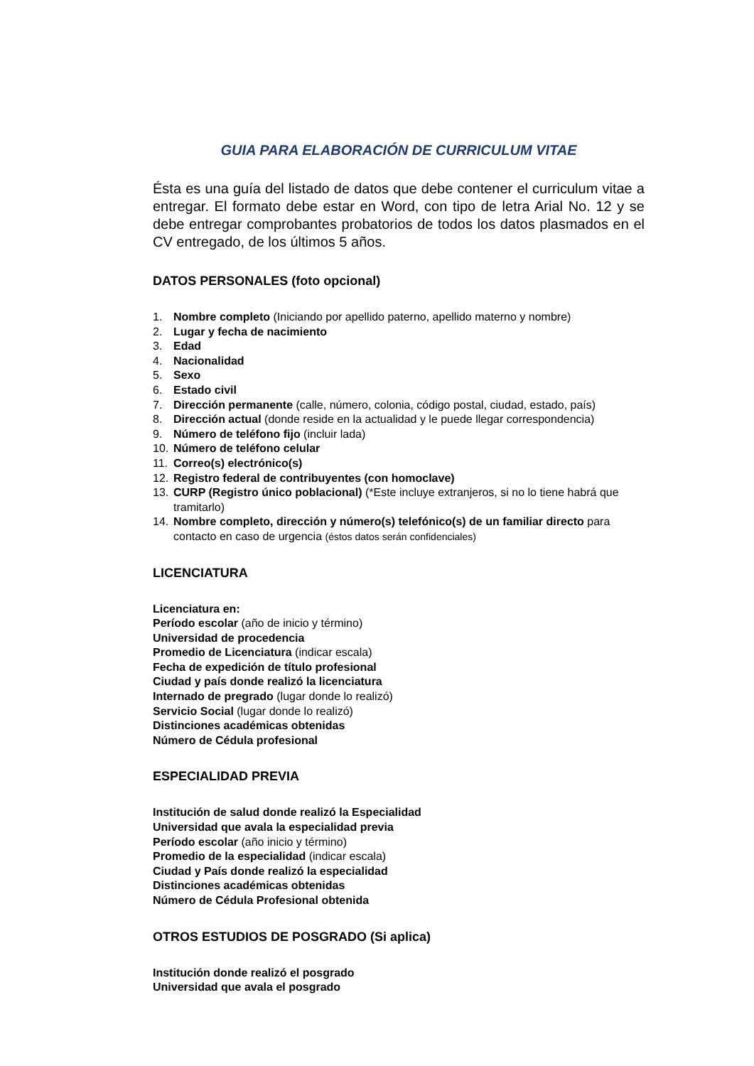GUIA PARA ELABORACIÓN DE CURRICULUM VITAE
Ésta es una guía del listado de datos que debe contener el curriculum vitae a entregar. El formato debe estar en Word, con tipo de letra Arial No. 12 y se debe entregar comprobantes probatorios de todos los datos plasmados en el CV entregado, de los últimos 5 años.
DATOS PERSONALES (foto opcional)
1. Nombre completo (Iniciando por apellido paterno, apellido materno y nombre)
2. Lugar y fecha de nacimiento
3. Edad
4. Nacionalidad
5. Sexo
6. Estado civil
7. Dirección permanente (calle, número, colonia, código postal, ciudad, estado, país)
8. Dirección actual (donde reside en la actualidad y le puede llegar correspondencia)
9. Número de teléfono fijo (incluir lada)
10. Número de teléfono celular
11. Correo(s) electrónico(s)
12. Registro federal de contribuyentes (con homoclave)
13. CURP (Registro único poblacional) (*Este incluye extranjeros, si no lo tiene habrá que tramitarlo)
14. Nombre completo, dirección y número(s) telefónico(s) de un familiar directo para contacto en caso de urgencia (éstos datos serán confidenciales)
LICENCIATURA
Licenciatura en:
Período escolar (año de inicio y término)
Universidad de procedencia
Promedio de Licenciatura (indicar escala)
Fecha de expedición de título profesional
Ciudad y país donde realizó la licenciatura
Internado de pregrado (lugar donde lo realizó)
Servicio Social (lugar donde lo realizó)
Distinciones académicas obtenidas
Número de Cédula profesional
ESPECIALIDAD PREVIA
Institución de salud donde realizó la Especialidad
Universidad que avala la especialidad previa
Período escolar (año inicio y término)
Promedio de la especialidad (indicar escala)
Ciudad y País donde realizó la especialidad
Distinciones académicas obtenidas
Número de Cédula Profesional obtenida
OTROS ESTUDIOS DE POSGRADO (Si aplica)
Institución donde realizó el posgrado
Universidad que avala el posgrado